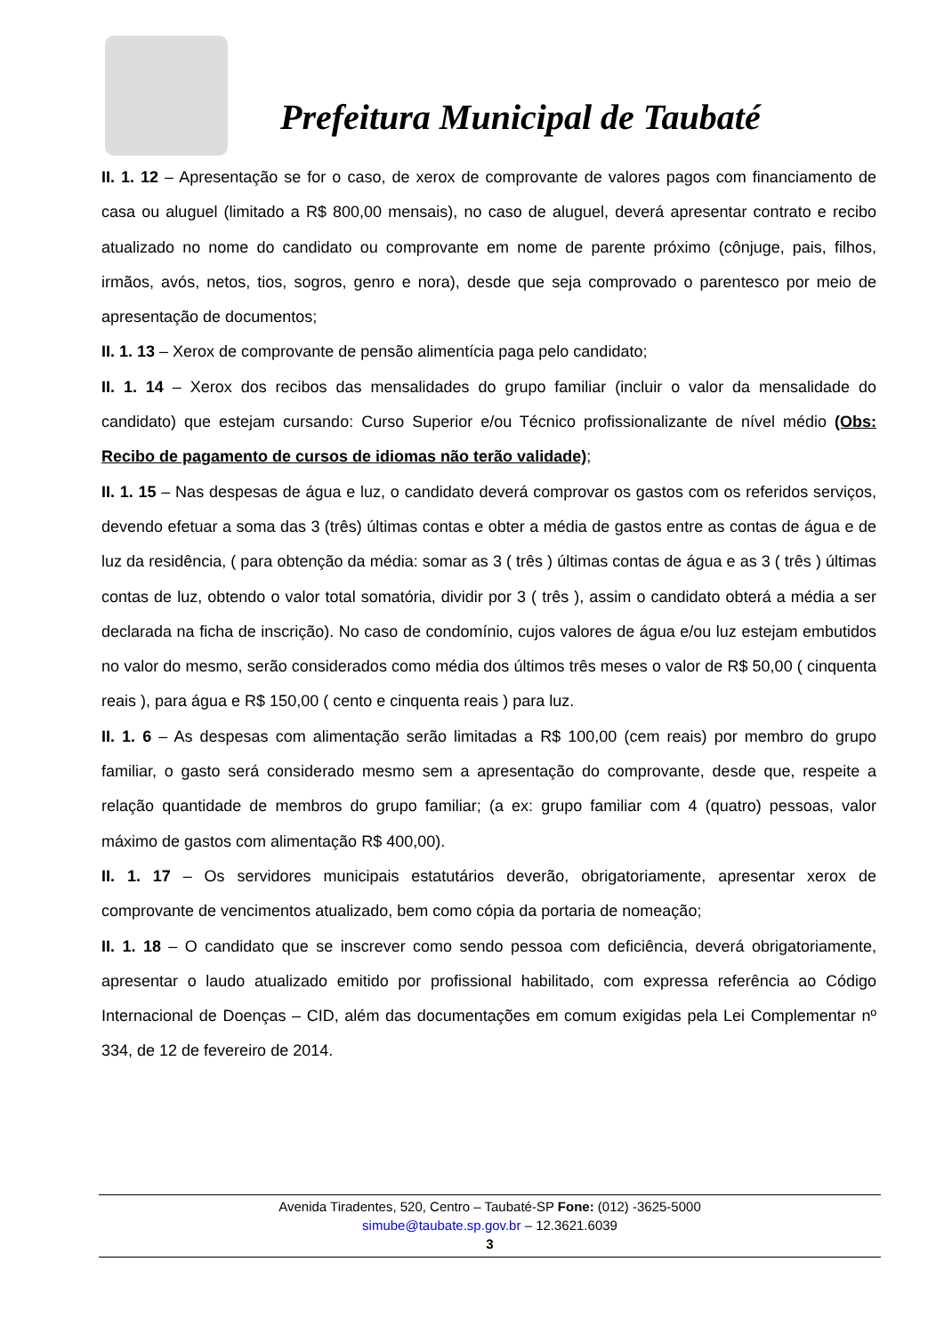Prefeitura Municipal de Taubaté
II. 1. 12 – Apresentação se for o caso, de xerox de comprovante de valores pagos com financiamento de casa ou aluguel (limitado a R$ 800,00 mensais), no caso de aluguel, deverá apresentar contrato e recibo atualizado no nome do candidato ou comprovante em nome de parente próximo (cônjuge, pais, filhos, irmãos, avós, netos, tios, sogros, genro e nora), desde que seja comprovado o parentesco por meio de apresentação de documentos;
II. 1. 13 – Xerox de comprovante de pensão alimentícia paga pelo candidato;
II. 1. 14 – Xerox dos recibos das mensalidades do grupo familiar (incluir o valor da mensalidade do candidato) que estejam cursando: Curso Superior e/ou Técnico profissionalizante de nível médio (Obs: Recibo de pagamento de cursos de idiomas não terão validade);
II. 1. 15 – Nas despesas de água e luz, o candidato deverá comprovar os gastos com os referidos serviços, devendo efetuar a soma das 3 (três) últimas contas e obter a média de gastos entre as contas de água e de luz da residência, ( para obtenção da média: somar as 3 ( três ) últimas contas de água e as 3 ( três ) últimas contas de luz, obtendo o valor total somatória, dividir por 3 ( três ), assim o candidato obterá a média a ser declarada na ficha de inscrição). No caso de condomínio, cujos valores de água e/ou luz estejam embutidos no valor do mesmo, serão considerados como média dos últimos três meses o valor de R$ 50,00 ( cinquenta reais ), para água e R$ 150,00 ( cento e cinquenta reais ) para luz.
II. 1. 6 – As despesas com alimentação serão limitadas a R$ 100,00 (cem reais) por membro do grupo familiar, o gasto será considerado mesmo sem a apresentação do comprovante, desde que, respeite a relação quantidade de membros do grupo familiar; (a ex: grupo familiar com 4 (quatro) pessoas, valor máximo de gastos com alimentação R$ 400,00).
II. 1. 17 – Os servidores municipais estatutários deverão, obrigatoriamente, apresentar xerox de comprovante de vencimentos atualizado, bem como cópia da portaria de nomeação;
II. 1. 18 – O candidato que se inscrever como sendo pessoa com deficiência, deverá obrigatoriamente, apresentar o laudo atualizado emitido por profissional habilitado, com expressa referência ao Código Internacional de Doenças – CID, além das documentações em comum exigidas pela Lei Complementar nº 334, de 12 de fevereiro de 2014.
Avenida Tiradentes, 520, Centro – Taubaté-SP Fone: (012) -3625-5000
simube@taubate.sp.gov.br – 12.3621.6039
3